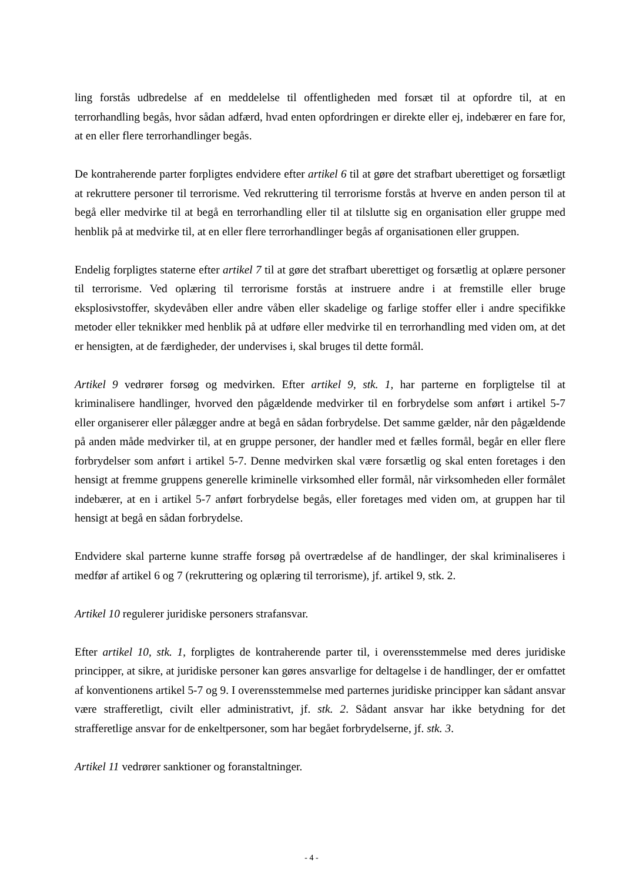ling forstås udbredelse af en meddelelse til offentligheden med forsæt til at opfordre til, at en terrorhandling begås, hvor sådan adfærd, hvad enten opfordringen er direkte eller ej, indebærer en fare for, at en eller flere terrorhandlinger begås.
De kontraherende parter forpligtes endvidere efter artikel 6 til at gøre det strafbart uberettiget og forsætligt at rekruttere personer til terrorisme. Ved rekruttering til terrorisme forstås at hverve en anden person til at begå eller medvirke til at begå en terrorhandling eller til at tilslutte sig en organisation eller gruppe med henblik på at medvirke til, at en eller flere terrorhandlinger begås af organisationen eller gruppen.
Endelig forpligtes staterne efter artikel 7 til at gøre det strafbart uberettiget og forsætlig at oplære personer til terrorisme. Ved oplæring til terrorisme forstås at instruere andre i at fremstille eller bruge eksplosivstoffer, skydevåben eller andre våben eller skadelige og farlige stoffer eller i andre specifikke metoder eller teknikker med henblik på at udføre eller medvirke til en terrorhandling med viden om, at det er hensigten, at de færdigheder, der undervises i, skal bruges til dette formål.
Artikel 9 vedrører forsøg og medvirken. Efter artikel 9, stk. 1, har parterne en forpligtelse til at kriminalisere handlinger, hvorved den pågældende medvirker til en forbrydelse som anført i artikel 5-7 eller organiserer eller pålægger andre at begå en sådan forbrydelse. Det samme gælder, når den pågældende på anden måde medvirker til, at en gruppe personer, der handler med et fælles formål, begår en eller flere forbrydelser som anført i artikel 5-7. Denne medvirken skal være forsætlig og skal enten foretages i den hensigt at fremme gruppens generelle kriminelle virksomhed eller formål, når virksomheden eller formålet indebærer, at en i artikel 5-7 anført forbrydelse begås, eller foretages med viden om, at gruppen har til hensigt at begå en sådan forbrydelse.
Endvidere skal parterne kunne straffe forsøg på overtrædelse af de handlinger, der skal kriminaliseres i medfør af artikel 6 og 7 (rekruttering og oplæring til terrorisme), jf. artikel 9, stk. 2.
Artikel 10 regulerer juridiske personers strafansvar.
Efter artikel 10, stk. 1, forpligtes de kontraherende parter til, i overensstemmelse med deres juridiske principper, at sikre, at juridiske personer kan gøres ansvarlige for deltagelse i de handlinger, der er omfattet af konventionens artikel 5-7 og 9. I overensstemmelse med parternes juridiske principper kan sådant ansvar være strafferetligt, civilt eller administrativt, jf. stk. 2. Sådant ansvar har ikke betydning for det strafferetlige ansvar for de enkeltpersoner, som har begået forbrydelserne, jf. stk. 3.
Artikel 11 vedrører sanktioner og foranstaltninger.
- 4 -